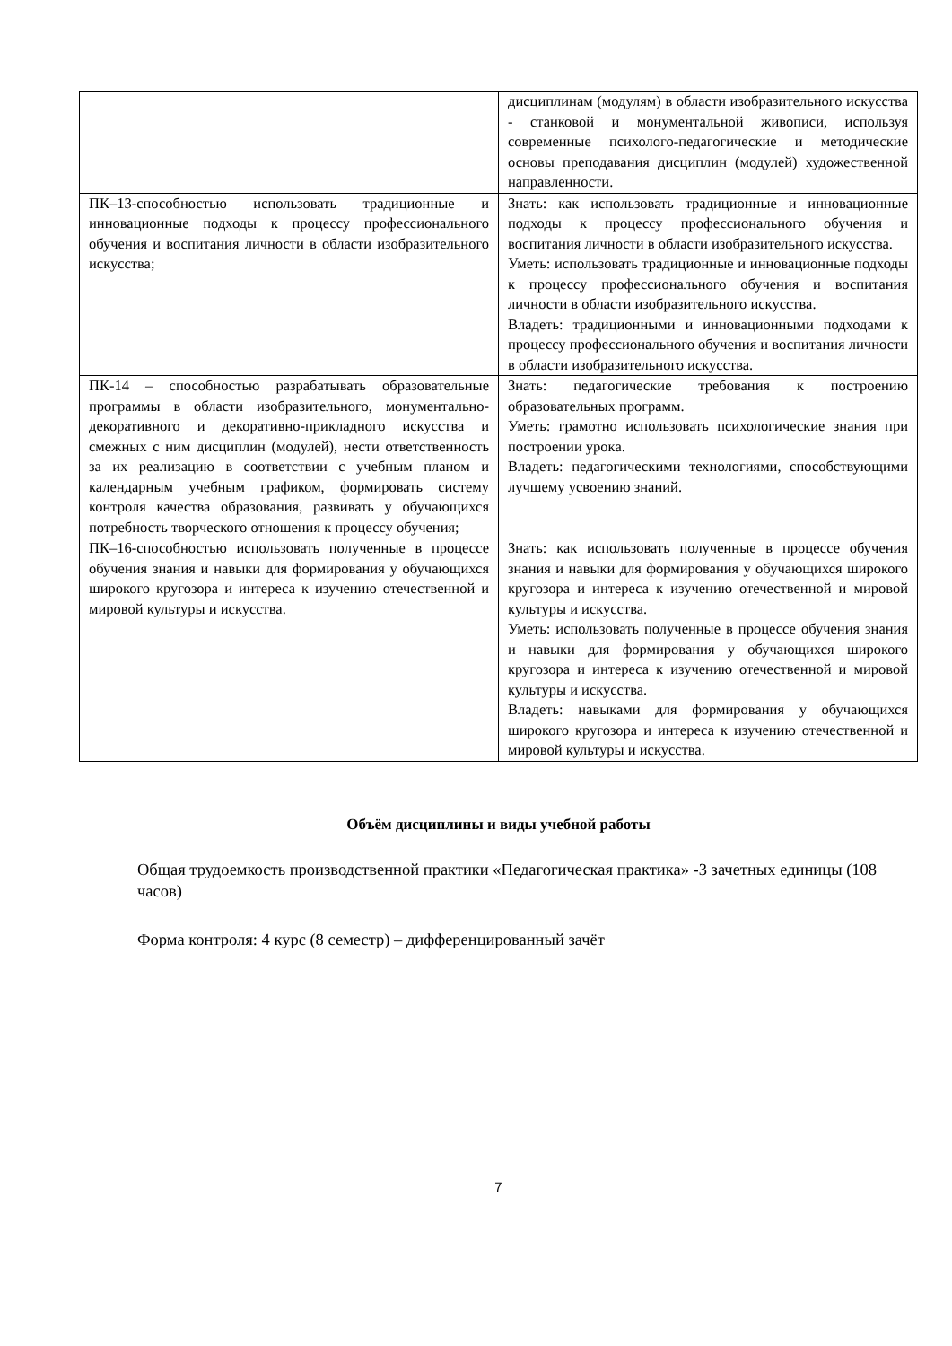| | дисциплинам (модулям) в области изобразительного искусства - станковой и монументальной живописи, используя современные психолого-педагогические и методические основы преподавания дисциплин (модулей) художественной направленности. |
| ПК–13-способностью использовать традиционные и инновационные подходы к процессу профессионального обучения и воспитания личности в области изобразительного искусства; | Знать: как использовать традиционные и инновационные подходы к процессу профессионального обучения и воспитания личности в области изобразительного искусства. Уметь: использовать традиционные и инновационные подходы к процессу профессионального обучения и воспитания личности в области изобразительного искусства. Владеть: традиционными и инновационными подходами к процессу профессионального обучения и воспитания личности в области изобразительного искусства. |
| ПК-14 – способностью разрабатывать образовательные программы в области изобразительного, монументально-декоративного и декоративно-прикладного искусства и смежных с ним дисциплин (модулей), нести ответственность за их реализацию в соответствии с учебным планом и календарным учебным графиком, формировать систему контроля качества образования, развивать у обучающихся потребность творческого отношения к процессу обучения; | Знать: педагогические требования к построению образовательных программ. Уметь: грамотно использовать психологические знания при построении урока. Владеть: педагогическими технологиями, способствующими лучшему усвоению знаний. |
| ПК–16-способностью использовать полученные в процессе обучения знания и навыки для формирования у обучающихся широкого кругозора и интереса к изучению отечественной и мировой культуры и искусства. | Знать: как использовать полученные в процессе обучения знания и навыки для формирования у обучающихся широкого кругозора и интереса к изучению отечественной и мировой культуры и искусства. Уметь: использовать полученные в процессе обучения знания и навыки для формирования у обучающихся широкого кругозора и интереса к изучению отечественной и мировой культуры и искусства. Владеть: навыками для формирования у обучающихся широкого кругозора и интереса к изучению отечественной и мировой культуры и искусства. |
Объём дисциплины и виды учебной работы
Общая трудоемкость производственной практики «Педагогическая практика» -3 зачетных единицы (108 часов)
Форма контроля: 4 курс (8 семестр) – дифференцированный зачёт
7